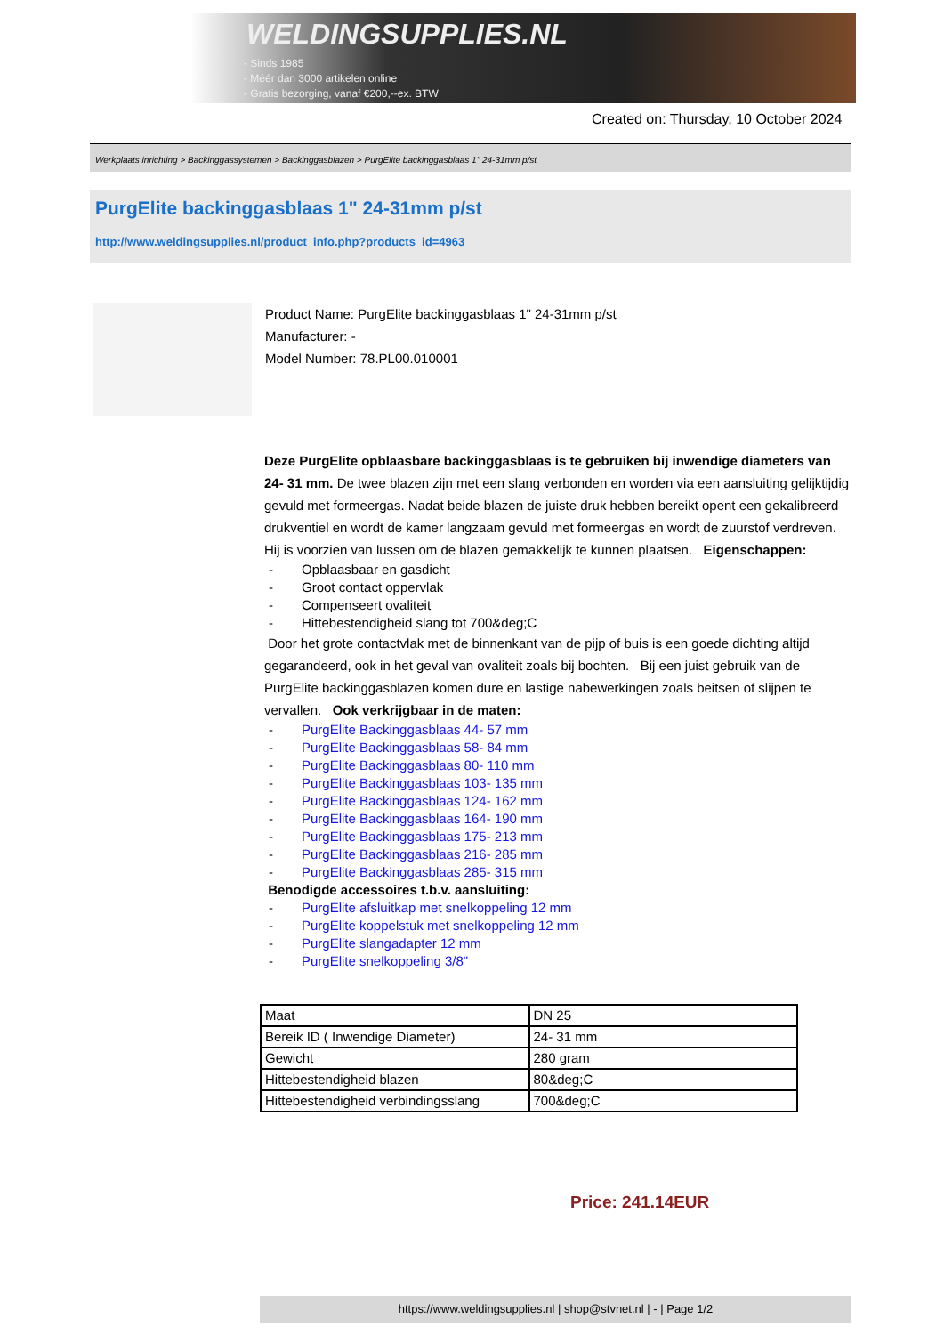WELDINGSUPPLIES.NL
- Sinds 1985
- Méér dan 3000 artikelen online
- Gratis bezorging, vanaf €200,--ex. BTW
Created on: Thursday, 10 October 2024
Werkplaats inrichting > Backinggassystemen > Backinggasblazen > PurgElite backinggasblaas 1" 24-31mm p/st
PurgElite backinggasblaas 1" 24-31mm p/st
http://www.weldingsupplies.nl/product_info.php?products_id=4963
Product Name: PurgElite backinggasblaas 1" 24-31mm p/st
Manufacturer: -
Model Number: 78.PL00.010001
Deze PurgElite opblaasbare backinggasblaas is te gebruiken bij inwendige diameters van 24- 31 mm. De twee blazen zijn met een slang verbonden en worden via een aansluiting gelijktijdig gevuld met formeergas. Nadat beide blazen de juiste druk hebben bereikt opent een gekalibreerd drukventiel en wordt de kamer langzaam gevuld met formeergas en wordt de zuurstof verdreven. Hij is voorzien van lussen om de blazen gemakkelijk te kunnen plaatsen. Eigenschappen:
- Opblaasbaar en gasdicht
- Groot contact oppervlak
- Compenseert ovaliteit
- Hittebestendigheid slang tot 700&deg;C
Door het grote contactvlak met de binnenkant van de pijp of buis is een goede dichting altijd gegarandeerd, ook in het geval van ovaliteit zoals bij bochten. Bij een juist gebruik van de PurgElite backinggasblazen komen dure en lastige nabewerkingen zoals beitsen of slijpen te vervallen. Ook verkrijgbaar in de maten:
- PurgElite Backinggasblaas 44- 57 mm
- PurgElite Backinggasblaas 58- 84 mm
- PurgElite Backinggasblaas 80- 110 mm
- PurgElite Backinggasblaas 103- 135 mm
- PurgElite Backinggasblaas 124- 162 mm
- PurgElite Backinggasblaas 164- 190 mm
- PurgElite Backinggasblaas 175- 213 mm
- PurgElite Backinggasblaas 216- 285 mm
- PurgElite Backinggasblaas 285- 315 mm
Benodigde accessoires t.b.v. aansluiting:
- PurgElite afsluitkap met snelkoppeling 12 mm
- PurgElite koppelstuk met snelkoppeling 12 mm
- PurgElite slangadapter 12 mm
- PurgElite snelkoppeling 3/8"
| Maat | DN 25 |
| Bereik ID ( Inwendige Diameter) | 24- 31 mm |
| Gewicht | 280 gram |
| Hittebestendigheid blazen | 80&deg;C |
| Hittebestendigheid verbindingsslang | 700&deg;C |
Price: 241.14EUR
https://www.weldingsupplies.nl | shop@stvnet.nl | - | Page 1/2